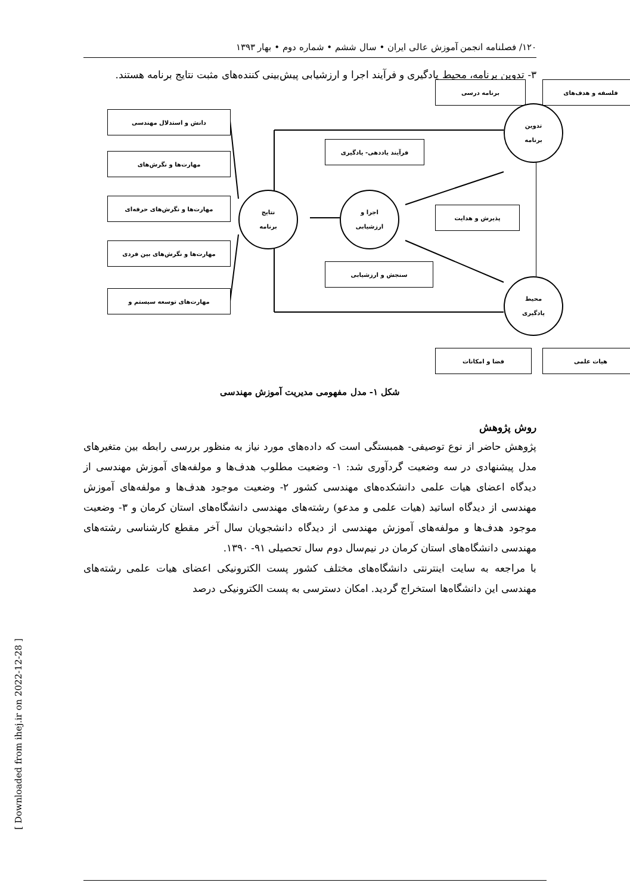۱۲۰/ فصلنامه انجمن آموزش عالی ایران • سال ششم • شماره دوم • بهار ۱۳۹۳
۳- تدوین برنامه، محیط یادگیری و فرآیند اجرا و ارزشیابی پیش‌بینی کننده‌های مثبت نتایج برنامه هستند.
برنامه درسی فلسفه و هدف‌های
تدوین
برنامه
دانش و استدلال مهندسی
فرآیند یاددهی- یادگیری
مهارت‌ها و نگرش‌های
نتایج
برنامه
اجرا و
ارزشیابی
پذیرش و هدایت
مهارت‌ها و نگرش‌های حرفه‌ای
مهارت‌ها و نگرش‌های بین فردی
سنجش و ارزشیابی
محیط
یادگیری
مهارت‌های توسعه سیستم و
فضا و امکانات هیات علمی
شکل ۱- مدل مفهومی مدیریت آموزش مهندسی
روش پژوهش
پژوهش حاضر از نوع توصیفی- همبستگی است که داده‌های مورد نیاز به منظور بررسی رابطه بین متغیرهای مدل پیشنهادی در سه وضعیت گردآوری شد: ۱- وضعیت مطلوب هدف‌ها و مولفه‌های آموزش مهندسی از دیدگاه اعضای هیات علمی دانشکده‌های مهندسی کشور ۲- وضعیت موجود هدف‌ها و مولفه‌های آموزش مهندسی از دیدگاه اساتید (هیات علمی و مدعو) رشته‌های مهندسی دانشگاه‌های استان کرمان و ۳- وضعیت موجود هدف‌ها و مولفه‌های آموزش مهندسی از دیدگاه دانشجویان سال آخر مقطع کارشناسی رشته‌های مهندسی دانشگاه‌های استان کرمان در نیم‌سال دوم سال تحصیلی ۹۱- ۱۳۹۰.
با مراجعه به سایت اینترنتی دانشگاه‌های مختلف کشور پست الکترونیکی اعضای هیات علمی رشته‌های مهندسی این دانشگاه‌ها استخراج گردید. امکان دسترسی به پست الکترونیکی درصد
[ Downloaded from ihej.ir on 2022-12-28 ]